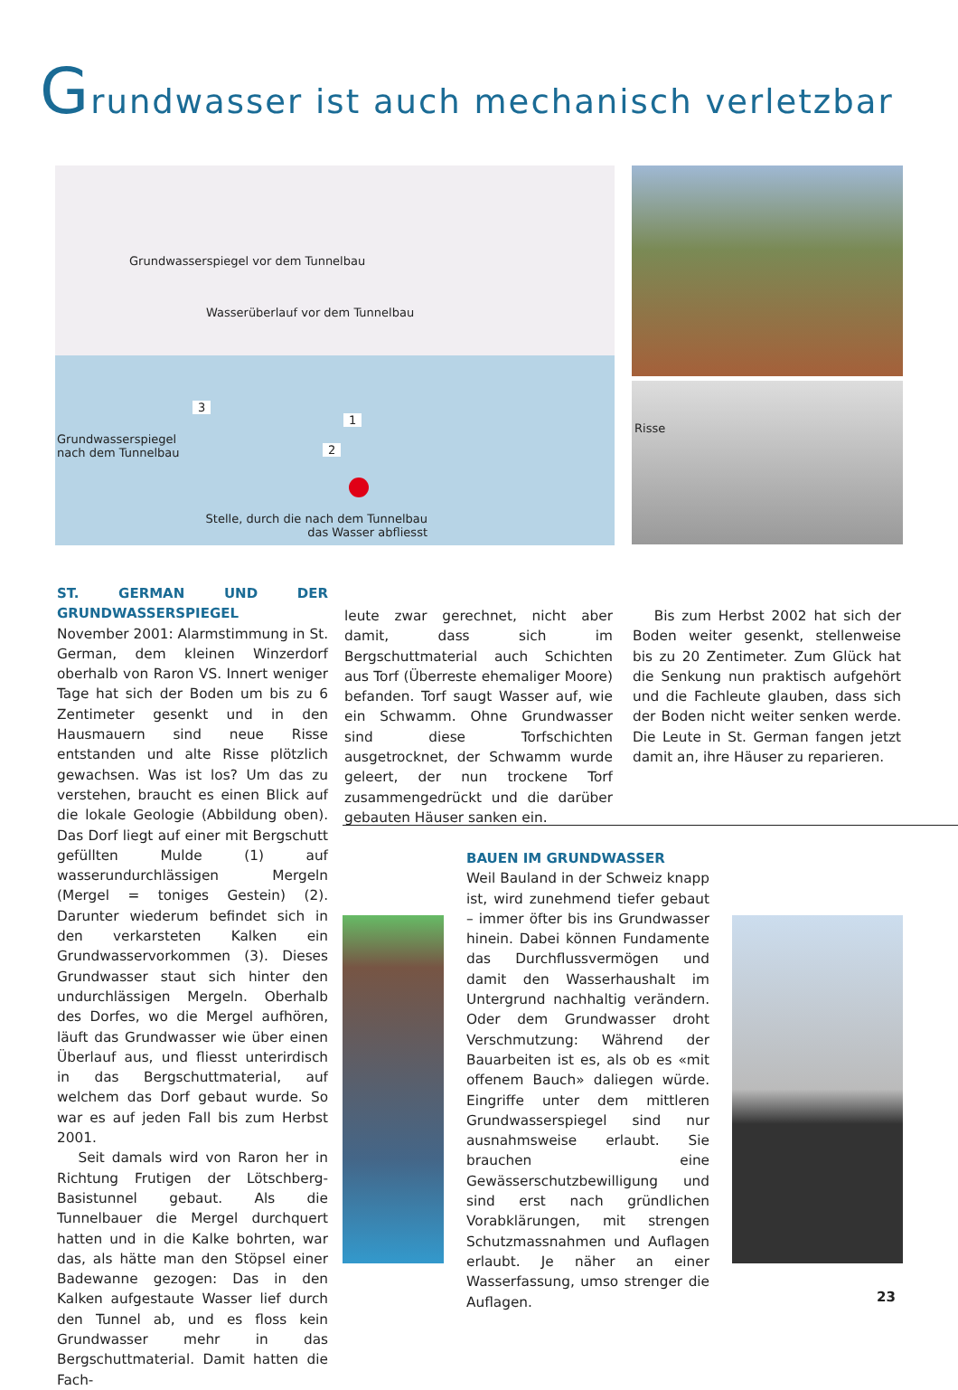Grundwasser ist auch mechanisch verletzbar
Grundwasserspiegel vor dem Tunnelbau
Wasserüberlauf vor dem Tunnelbau
3
1
2
Grundwasserspiegel
nach dem Tunnelbau
Stelle, durch die nach dem Tunnelbau das Wasser abfliesst
Risse
ST. GERMAN UND DER GRUNDWASSERSPIEGEL
November 2001: Alarmstimmung in St. German, dem kleinen Winzerdorf oberhalb von Raron VS. Innert weniger Tage hat sich der Boden um bis zu 6 Zentimeter gesenkt und in den Hausmauern sind neue Risse entstanden und alte Risse plötzlich gewachsen. Was ist los? Um das zu verstehen, braucht es einen Blick auf die lokale Geologie (Abbildung oben). Das Dorf liegt auf einer mit Bergschutt gefüllten Mulde (1) auf wasserundurchlässigen Mergeln (Mergel = toniges Gestein) (2). Darunter wiederum befindet sich in den verkarsteten Kalken ein Grundwasservorkommen (3). Dieses Grundwasser staut sich hinter den undurchlässigen Mergeln. Oberhalb des Dorfes, wo die Mergel aufhören, läuft das Grundwasser wie über einen Überlauf aus, und fliesst unterirdisch in das Bergschuttmaterial, auf welchem das Dorf gebaut wurde. So war es auf jeden Fall bis zum Herbst 2001.
Seit damals wird von Raron her in Richtung Frutigen der Lötschberg-Basistunnel gebaut. Als die Tunnelbauer die Mergel durchquert hatten und in die Kalke bohrten, war das, als hätte man den Stöpsel einer Badewanne gezogen: Das in den Kalken aufgestaute Wasser lief durch den Tunnel ab, und es floss kein Grundwasser mehr in das Bergschuttmaterial. Damit hatten die Fach-
leute zwar gerechnet, nicht aber damit, dass sich im Bergschuttmaterial auch Schichten aus Torf (Überreste ehemaliger Moore) befanden. Torf saugt Wasser auf, wie ein Schwamm. Ohne Grundwasser sind diese Torfschichten ausgetrocknet, der Schwamm wurde geleert, der nun trockene Torf zusammengedrückt und die darüber gebauten Häuser sanken ein.
Bis zum Herbst 2002 hat sich der Boden weiter gesenkt, stellenweise bis zu 20 Zentimeter. Zum Glück hat die Senkung nun praktisch aufgehört und die Fachleute glauben, dass sich der Boden nicht weiter senken werde. Die Leute in St. German fangen jetzt damit an, ihre Häuser zu reparieren.
BAUEN IM GRUNDWASSER
Weil Bauland in der Schweiz knapp ist, wird zunehmend tiefer gebaut – immer öfter bis ins Grundwasser hinein. Dabei können Fundamente das Durchflussvermögen und damit den Wasserhaushalt im Untergrund nachhaltig verändern. Oder dem Grundwasser droht Verschmutzung: Während der Bauarbeiten ist es, als ob es «mit offenem Bauch» daliegen würde. Eingriffe unter dem mittleren Grundwasserspiegel sind nur ausnahmsweise erlaubt. Sie brauchen eine Gewässerschutzbewilligung und sind erst nach gründlichen Vorabklärungen, mit strengen Schutzmassnahmen und Auflagen erlaubt. Je näher an einer Wasserfassung, umso strenger die Auflagen.
23